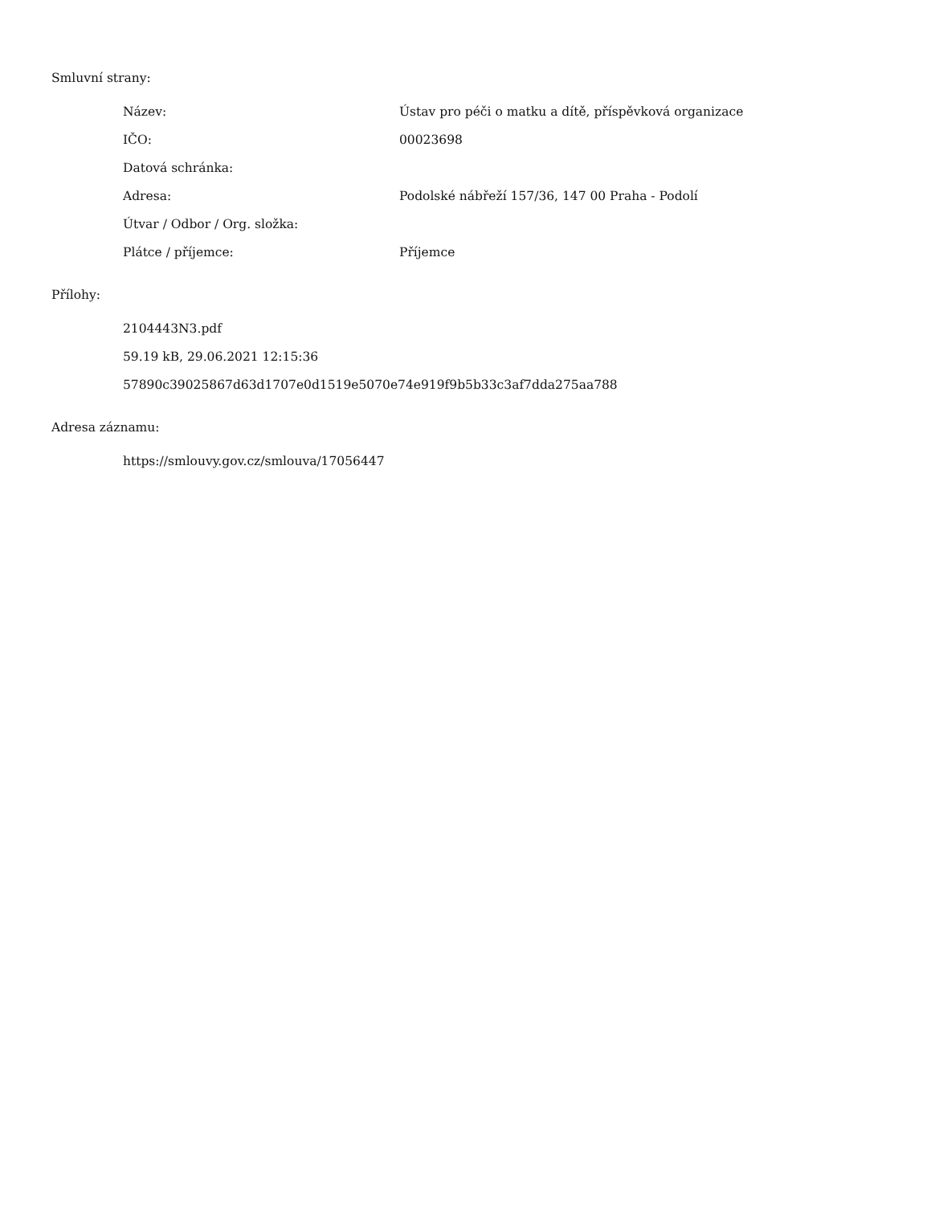Smluvní strany:
| Název: | Ústav pro péči o matku a dítě, příspěvková organizace |
| IČO: | 00023698 |
| Datová schránka: | |
| Adresa: | Podolské nábřeží 157/36, 147 00 Praha - Podolí |
| Útvar / Odbor / Org. složka: | |
| Plátce / příjemce: | Příjemce |
Přílohy:
2104443N3.pdf
59.19 kB, 29.06.2021 12:15:36
57890c39025867d63d1707e0d1519e5070e74e919f9b5b33c3af7dda275aa788
Adresa záznamu:
https://smlouvy.gov.cz/smlouva/17056447